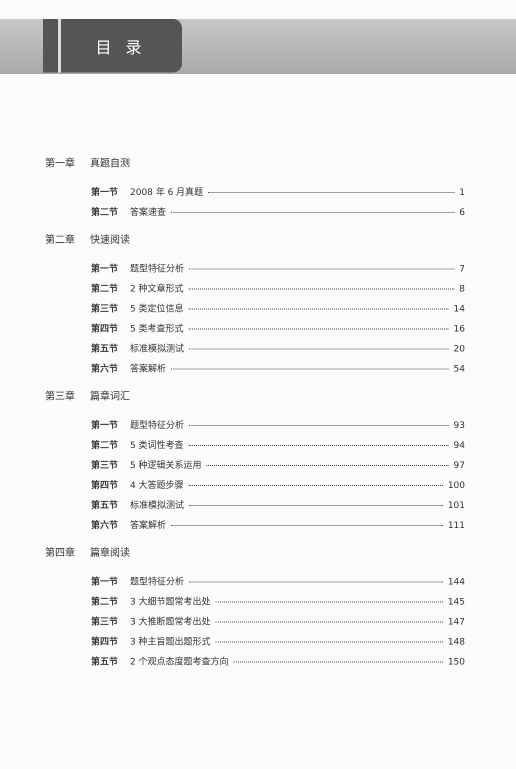目录
第一章 真题自测
第一节 2008 年 6 月真题 1
第二节 答案速查 6
第二章 快速阅读
第一节 题型特征分析 7
第二节 2 种文章形式 8
第三节 5 类定位信息 14
第四节 5 类考查形式 16
第五节 标准模拟测试 20
第六节 答案解析 54
第三章 篇章词汇
第一节 题型特征分析 93
第二节 5 类词性考查 94
第三节 5 种逻辑关系运用 97
第四节 4 大答题步骤 100
第五节 标准模拟测试 101
第六节 答案解析 111
第四章 篇章阅读
第一节 题型特征分析 144
第二节 3 大细节题常考出处 145
第三节 3 大推断题常考出处 147
第四节 3 种主旨题出题形式 148
第五节 2 个观点态度题考查方向 150